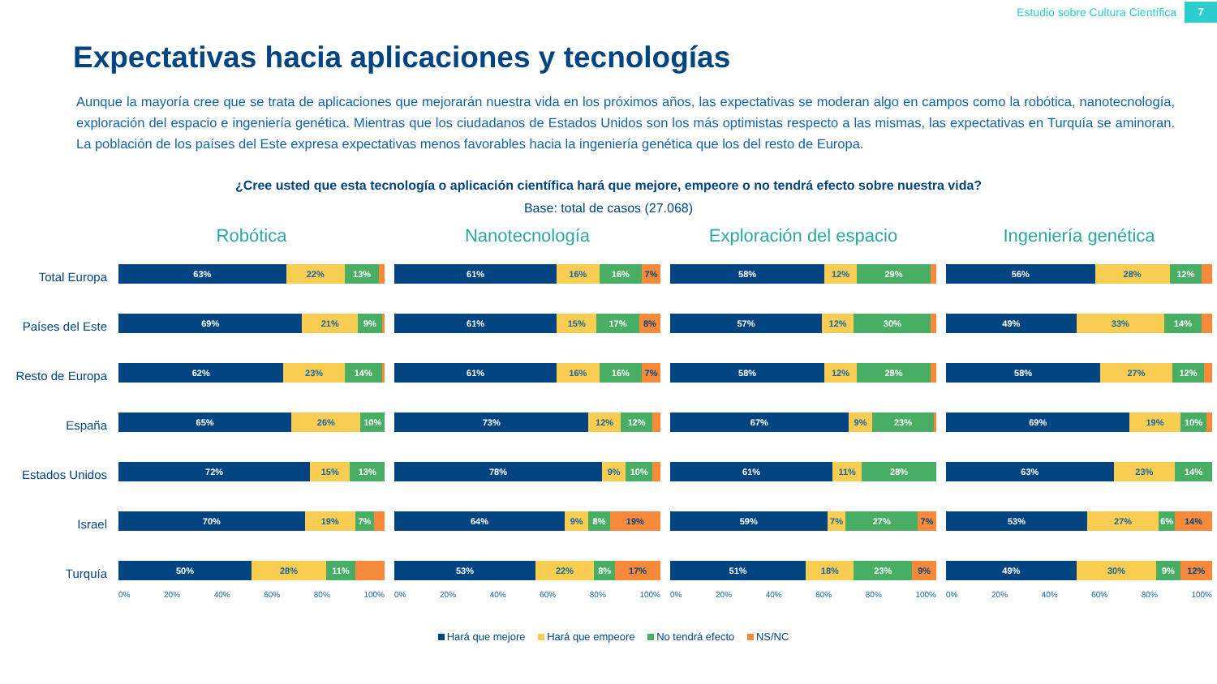Estudio sobre Cultura Científica 7
Expectativas hacia aplicaciones y tecnologías
Aunque la mayoría cree que se trata de aplicaciones que mejorarán nuestra vida en los próximos años, las expectativas se moderan algo en campos como la robótica, nanotecnología, exploración del espacio e ingeniería genética. Mientras que los ciudadanos de Estados Unidos son los más optimistas respecto a las mismas, las expectativas en Turquía se aminoran. La población de los países del Este expresa expectativas menos favorables hacia la ingeniería genética que los del resto de Europa.
¿Cree usted que esta tecnología o aplicación científica hará que mejore, empeore o no tendrá efecto sobre nuestra vida?
Base: total de casos (27.068)
Total Europa
Países del Este
Resto de Europa
España
Estados Unidos
Israel
Turquía
Robótica
63% 22% 13%
69% 21% 9%
62% 23% 14%
65% 26% 10%
72% 15% 13%
70% 19% 7%
50% 28% 11%
0% 20% 40% 60% 80% 100%
Nanotecnología
61% 16% 16% 7%
61% 15% 17% 8%
61% 16% 16% 7%
73% 12% 12%
78% 9% 10%
64% 9% 8% 19%
53% 22% 8% 17%
0% 20% 40% 60% 80% 100%
Exploración del espacio
58% 12% 29%
57% 12% 30%
58% 12% 28%
67% 9% 23%
61% 11% 28%
59% 7% 27% 7%
51% 18% 23% 9%
0% 20% 40% 60% 80% 100%
Ingeniería genética
56% 28% 12%
49% 33% 14%
58% 27% 12%
69% 19% 10%
63% 23% 14%
53% 27% 6% 14%
49% 30% 9% 12%
0% 20% 40% 60% 80% 100%
Hará que mejore Hará que empeore No tendrá efecto NS/NC